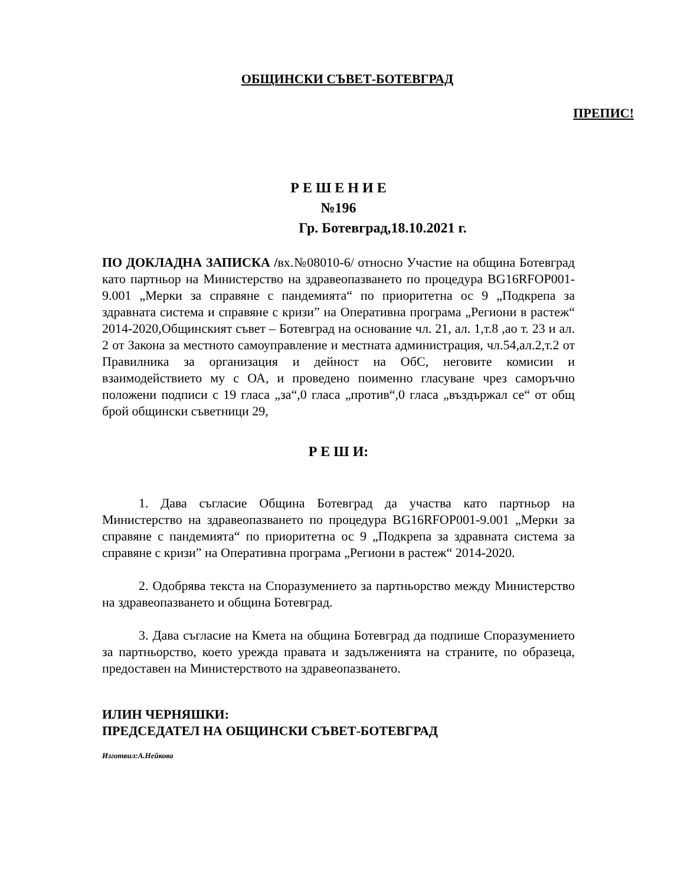ОБЩИНСКИ СЪВЕТ-БОТЕВГРАД
ПРЕПИС!
Р Е Ш Е Н И Е
№196
Гр. Ботевград,18.10.2021 г.
ПО ДОКЛАДНА ЗАПИСКА /вх.№08010-6/ относно Участие на община Ботевград като партньор на Министерство на здравеопазването по процедура BG16RFOP001-9.001 „Мерки за справяне с пандемията“ по приоритетна ос 9 „Подкрепа за здравната система и справяне с кризи” на Оперативна програма „Региони в растеж“ 2014-2020,Общинският съвет – Ботевград на основание чл. 21, ал. 1,т.8 ,ао т. 23 и ал. 2 от Закона за местното самоуправление и местната администрация, чл.54,ал.2,т.2 от Правилника за организация и дейност на ОбС, неговите комисии и взаимодействието му с ОА, и проведено поименно гласуване чрез саморъчно положени подписи с 19 гласа „за“,0 гласа „против“,0 гласа „въздържал се“ от общ брой общински съветници 29,
Р Е Ш И:
1. Дава съгласие Община Ботевград да участва като партньор на Министерство на здравеопазването по процедура BG16RFOP001-9.001 „Мерки за справяне с пандемията“ по приоритетна ос 9 „Подкрепа за здравната система за справяне с кризи” на Оперативна програма „Региони в растеж“ 2014-2020.
2. Одобрява текста на Споразумението за партньорство между Министерство на здравеопазването и община Ботевград.
3. Дава съгласие на Кмета на община Ботевград да подпише Споразумението за партньорство, което урежда правата и задълженията на страните, по образеца, предоставен на Министерството на здравеопазването.
ИЛИН ЧЕРНЯШКИ:
ПРЕДСЕДАТЕЛ НА ОБЩИНСКИ СЪВЕТ-БОТЕВГРАД
Изготвил:А.Нейкова